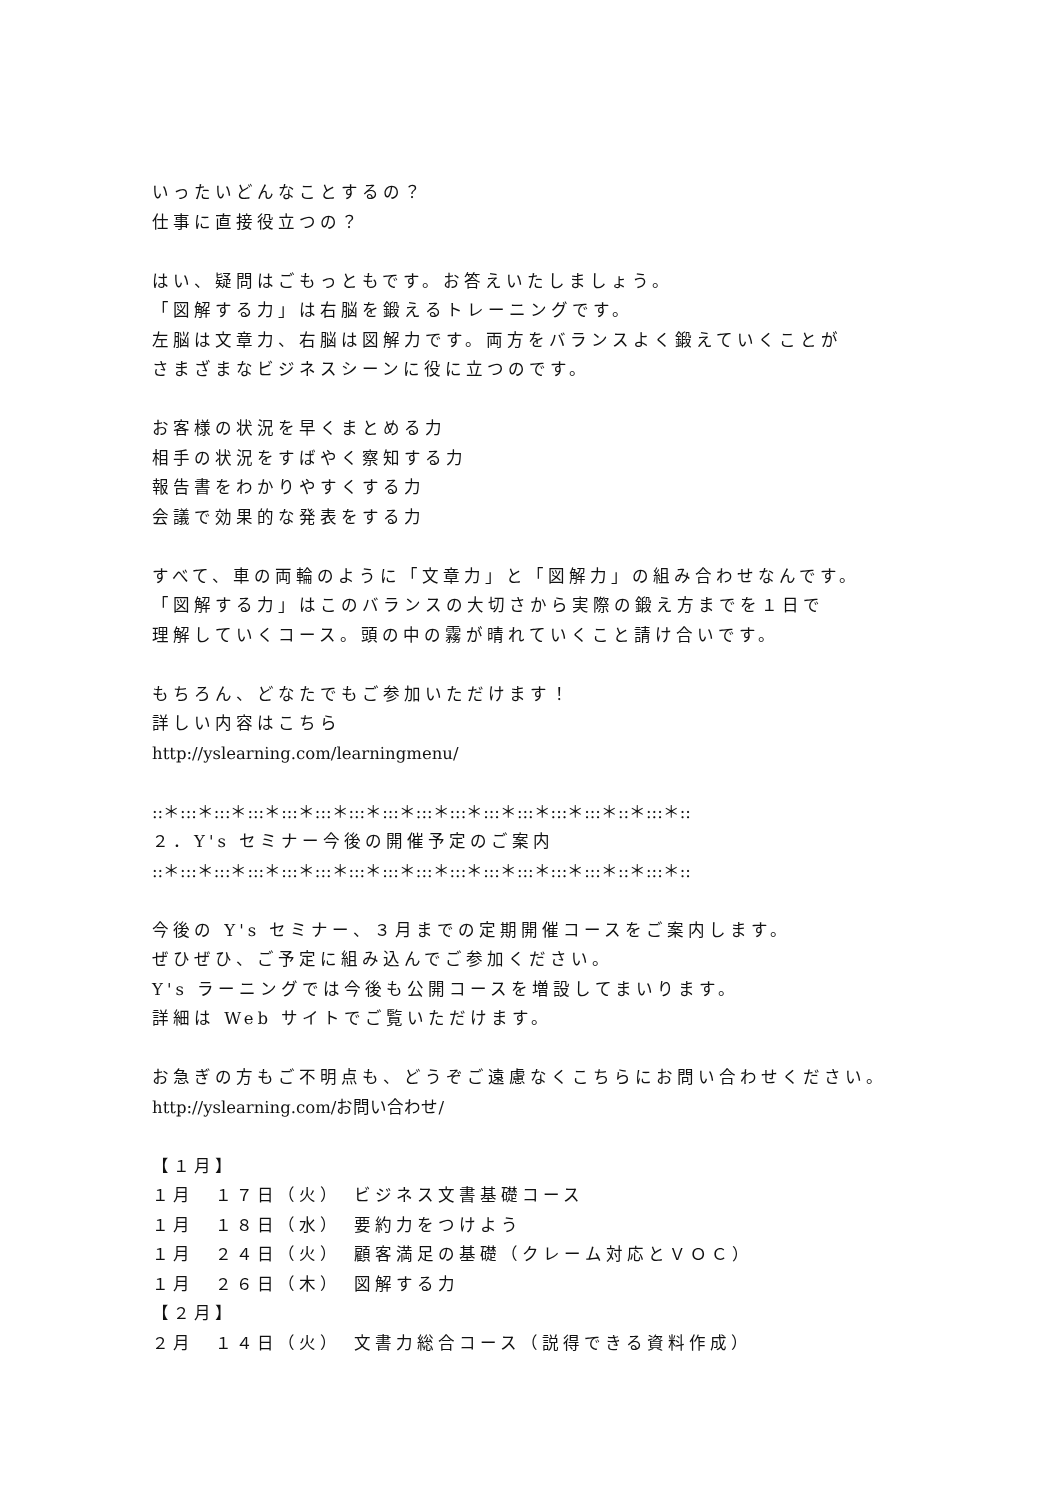いったいどんなことするの？
仕事に直接役立つの？
はい、疑問はごもっともです。お答えいたしましょう。
「図解する力」は右脳を鍛えるトレーニングです。
左脳は文章力、右脳は図解力です。両方をバランスよく鍛えていくことが
さまざまなビジネスシーンに役に立つのです。
お客様の状況を早くまとめる力
相手の状況をすばやく察知する力
報告書をわかりやすくする力
会議で効果的な発表をする力
すべて、車の両輪のように「文章力」と「図解力」の組み合わせなんです。
「図解する力」はこのバランスの大切さから実際の鍛え方までを１日で
理解していくコース。頭の中の霧が晴れていくこと請け合いです。
もちろん、どなたでもご参加いただけます！
詳しい内容はこちら
http://yslearning.com/learningmenu/
::＊:::＊:::＊:::＊:::＊:::＊:::＊:::＊:::＊:::＊:::＊:::＊:::＊:::＊::＊:::＊::
２．Y's セミナー今後の開催予定のご案内
::＊:::＊:::＊:::＊:::＊:::＊:::＊:::＊:::＊:::＊:::＊:::＊:::＊:::＊::＊:::＊::
今後の Y's セミナー、３月までの定期開催コースをご案内します。
ぜひぜひ、ご予定に組み込んでご参加ください。
Y's ラーニングでは今後も公開コースを増設してまいります。
詳細は Web サイトでご覧いただけます。
お急ぎの方もご不明点も、どうぞご遠慮なくこちらにお問い合わせください。
http://yslearning.com/お問い合わせ/
【１月】
１月　１７日（火）　ビジネス文書基礎コース
１月　１８日（水）　要約力をつけよう
１月　２４日（火）　顧客満足の基礎（クレーム対応とＶＯＣ）
１月　２６日（木）　図解する力
【２月】
２月　１４日（火）　文書力総合コース（説得できる資料作成）